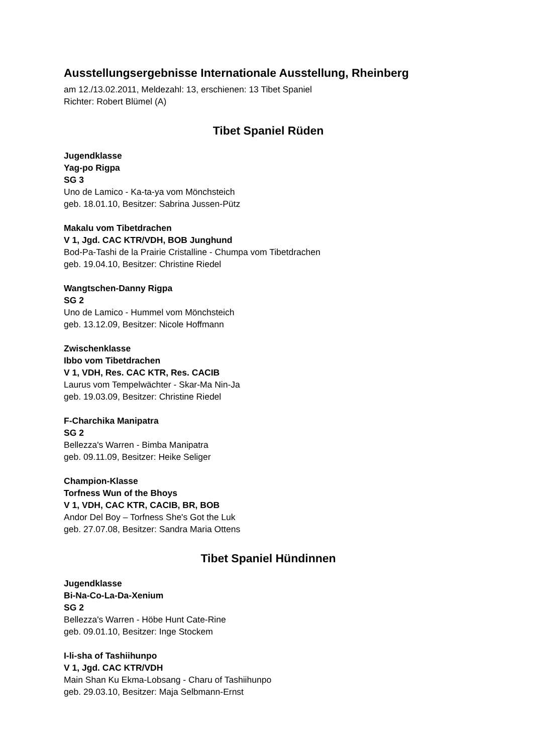Ausstellungsergebnisse Internationale Ausstellung, Rheinberg
am 12./13.02.2011, Meldezahl: 13, erschienen: 13 Tibet Spaniel
Richter: Robert Blümel (A)
Tibet Spaniel Rüden
Jugendklasse
Yag-po Rigpa
SG 3
Uno de Lamico - Ka-ta-ya vom Mönchsteich
geb. 18.01.10, Besitzer: Sabrina Jussen-Pütz
Makalu vom Tibetdrachen
V 1, Jgd. CAC KTR/VDH, BOB Junghund
Bod-Pa-Tashi de la Prairie Cristalline - Chumpa vom Tibetdrachen
geb. 19.04.10, Besitzer: Christine Riedel
Wangtschen-Danny Rigpa
SG 2
Uno de Lamico - Hummel vom Mönchsteich
geb. 13.12.09, Besitzer: Nicole Hoffmann
Zwischenklasse
Ibbo vom Tibetdrachen
V 1, VDH, Res. CAC KTR, Res. CACIB
Laurus vom Tempelwächter - Skar-Ma Nin-Ja
geb. 19.03.09, Besitzer: Christine Riedel
F-Charchika Manipatra
SG 2
Bellezza's Warren - Bimba Manipatra
geb. 09.11.09, Besitzer: Heike Seliger
Champion-Klasse
Torfness Wun of the Bhoys
V 1, VDH, CAC KTR, CACIB, BR, BOB
Andor Del Boy – Torfness She's Got the Luk
geb. 27.07.08, Besitzer: Sandra Maria Ottens
Tibet Spaniel Hündinnen
Jugendklasse
Bi-Na-Co-La-Da-Xenium
SG 2
Bellezza's Warren - Höbe Hunt Cate-Rine
geb. 09.01.10, Besitzer: Inge Stockem
I-li-sha of Tashiihunpo
V 1, Jgd. CAC KTR/VDH
Main Shan Ku Ekma-Lobsang - Charu of Tashiihunpo
geb. 29.03.10, Besitzer: Maja Selbmann-Ernst